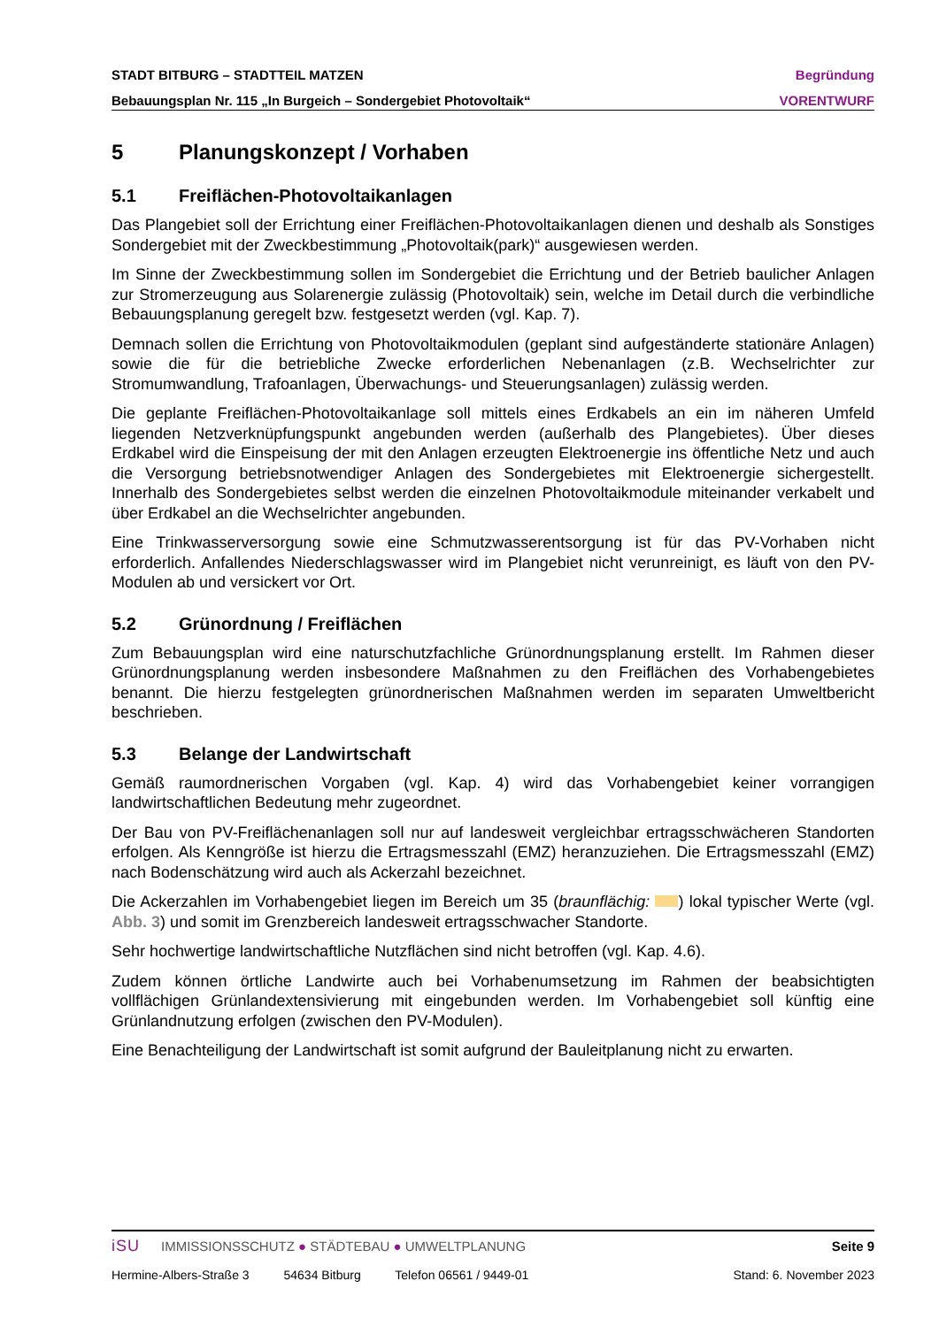STADT BITBURG – STADTTEIL MATZEN Begründung
Bebauungsplan Nr. 115 „In Burgeich – Sondergebiet Photovoltaik“VORENTWURF
5 Planungskonzept / Vorhaben
5.1 Freiflächen-Photovoltaikanlagen
Das Plangebiet soll der Errichtung einer Freiflächen-Photovoltaikanlagen dienen und deshalb als Sonstiges Sondergebiet mit der Zweckbestimmung „Photovoltaik(park)“ ausgewiesen werden.
Im Sinne der Zweckbestimmung sollen im Sondergebiet die Errichtung und der Betrieb baulicher Anlagen zur Stromerzeugung aus Solarenergie zulässig (Photovoltaik) sein, welche im Detail durch die verbindliche Bebauungsplanung geregelt bzw. festgesetzt werden (vgl. Kap. 7).
Demnach sollen die Errichtung von Photovoltaikmodulen (geplant sind aufgeständerte stationäre Anlagen) sowie die für die betriebliche Zwecke erforderlichen Nebenanlagen (z.B. Wechselrichter zur Stromumwandlung, Trafoanlagen, Überwachungs- und Steuerungsanlagen) zulässig werden.
Die geplante Freiflächen-Photovoltaikanlage soll mittels eines Erdkabels an ein im näheren Umfeld liegenden Netzverknüpfungspunkt angebunden werden (außerhalb des Plangebietes). Über dieses Erdkabel wird die Einspeisung der mit den Anlagen erzeugten Elektroenergie ins öffentliche Netz und auch die Versorgung betriebsnotwendiger Anlagen des Sondergebietes mit Elektroenergie sichergestellt. Innerhalb des Sondergebietes selbst werden die einzelnen Photovoltaikmodule miteinander verkabelt und über Erdkabel an die Wechselrichter angebunden.
Eine Trinkwasserversorgung sowie eine Schmutzwasserentsorgung ist für das PV-Vorhaben nicht erforderlich. Anfallendes Niederschlagswasser wird im Plangebiet nicht verunreinigt, es läuft von den PV-Modulen ab und versickert vor Ort.
5.2 Grünordnung / Freiflächen
Zum Bebauungsplan wird eine naturschutzfachliche Grünordnungsplanung erstellt. Im Rahmen dieser Grünordnungsplanung werden insbesondere Maßnahmen zu den Freiflächen des Vorhabengebietes benannt. Die hierzu festgelegten grünordnerischen Maßnahmen werden im separaten Umweltbericht beschrieben.
5.3 Belange der Landwirtschaft
Gemäß raumordnerischen Vorgaben (vgl. Kap. 4) wird das Vorhabengebiet keiner vorrangigen landwirtschaftlichen Bedeutung mehr zugeordnet.
Der Bau von PV-Freiflächenanlagen soll nur auf landesweit vergleichbar ertragsschwächeren Standorten erfolgen. Als Kenngröße ist hierzu die Ertragsmesszahl (EMZ) heranzuziehen. Die Ertragsmesszahl (EMZ) nach Bodenschätzung wird auch als Ackerzahl bezeichnet.
Die Ackerzahlen im Vorhabengebiet liegen im Bereich um 35 (braunflächig: ) lokal typischer Werte (vgl. Abb. 3) und somit im Grenzbereich landesweit ertragsschwacher Standorte.
Sehr hochwertige landwirtschaftliche Nutzflächen sind nicht betroffen (vgl. Kap. 4.6).
Zudem können örtliche Landwirte auch bei Vorhabenumsetzung im Rahmen der beabsichtigten vollflächigen Grünlandextensivierung mit eingebunden werden. Im Vorhabengebiet soll künftig eine Grünlandnutzung erfolgen (zwischen den PV-Modulen).
Eine Benachteiligung der Landwirtschaft ist somit aufgrund der Bauleitplanung nicht zu erwarten.
iSU IMMISSIONSSCHUTZ ● STÄDTEBAU ● UMWELTPLANUNG Seite 9
Hermine-Albers-Straße 3 54634 Bitburg Telefon 06561 / 9449-01 Stand: 6. November 2023